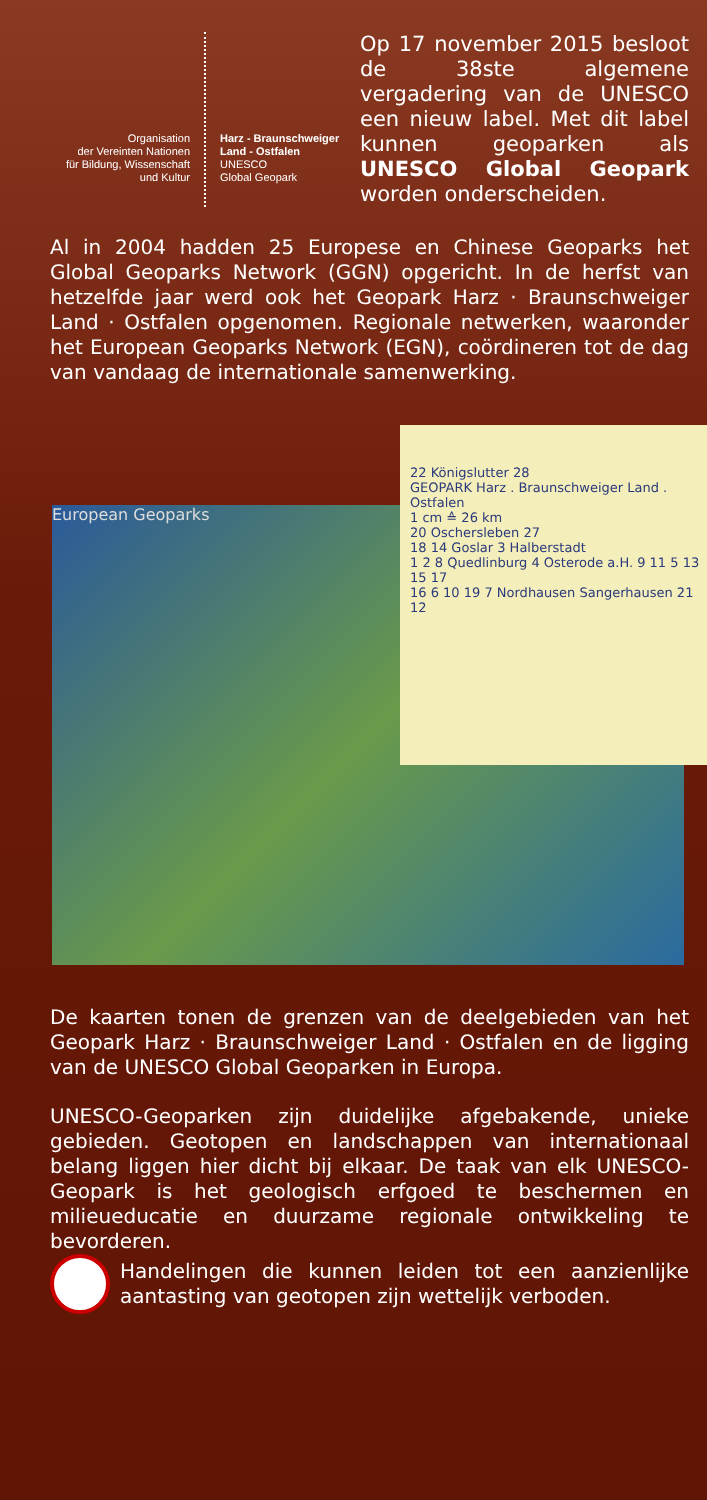Organisation
der Vereinten Nationen
für Bildung, Wissenschaft
und Kultur
Harz - Braunschweiger
Land - Ostfalen
UNESCO
Global Geopark
Op 17 november 2015 besloot de 38ste algemene vergadering van de UNESCO een nieuw label. Met dit label kunnen geoparken als UNESCO Global Geopark worden onderscheiden.
Al in 2004 hadden 25 Europese en Chinese Geoparks het Global Geoparks Network (GGN) opgericht. In de herfst van hetzelfde jaar werd ook het Geopark Harz · Braunschweiger Land · Ostfalen opgenomen. Regionale netwerken, waaronder het European Geoparks Network (EGN), coördineren tot de dag van vandaag de internationale samenwerking.
European Geoparks
22 Königslutter 28
GEOPARK Harz . Braunschweiger Land . Ostfalen
1 cm ≙ 26 km
20 Oschersleben 27
18 14 Goslar 3 Halberstadt
1 2 8 Quedlinburg 4 Osterode a.H. 9 11 5 13 15 17
16 6 10 19 7 Nordhausen Sangerhausen 21 12
De kaarten tonen de grenzen van de deelgebieden van het Geopark Harz · Braunschweiger Land · Ostfalen en de ligging van de UNESCO Global Geoparken in Europa.
UNESCO-Geoparken zijn duidelijke afgebakende, unieke gebieden. Geotopen en landschappen van internationaal belang liggen hier dicht bij elkaar. De taak van elk UNESCO-Geopark is het geologisch erfgoed te beschermen en milieueducatie en duurzame regionale ontwikkeling te bevorderen.
Handelingen die kunnen leiden tot een aanzienlijke aantasting van geotopen zijn wettelijk verboden.